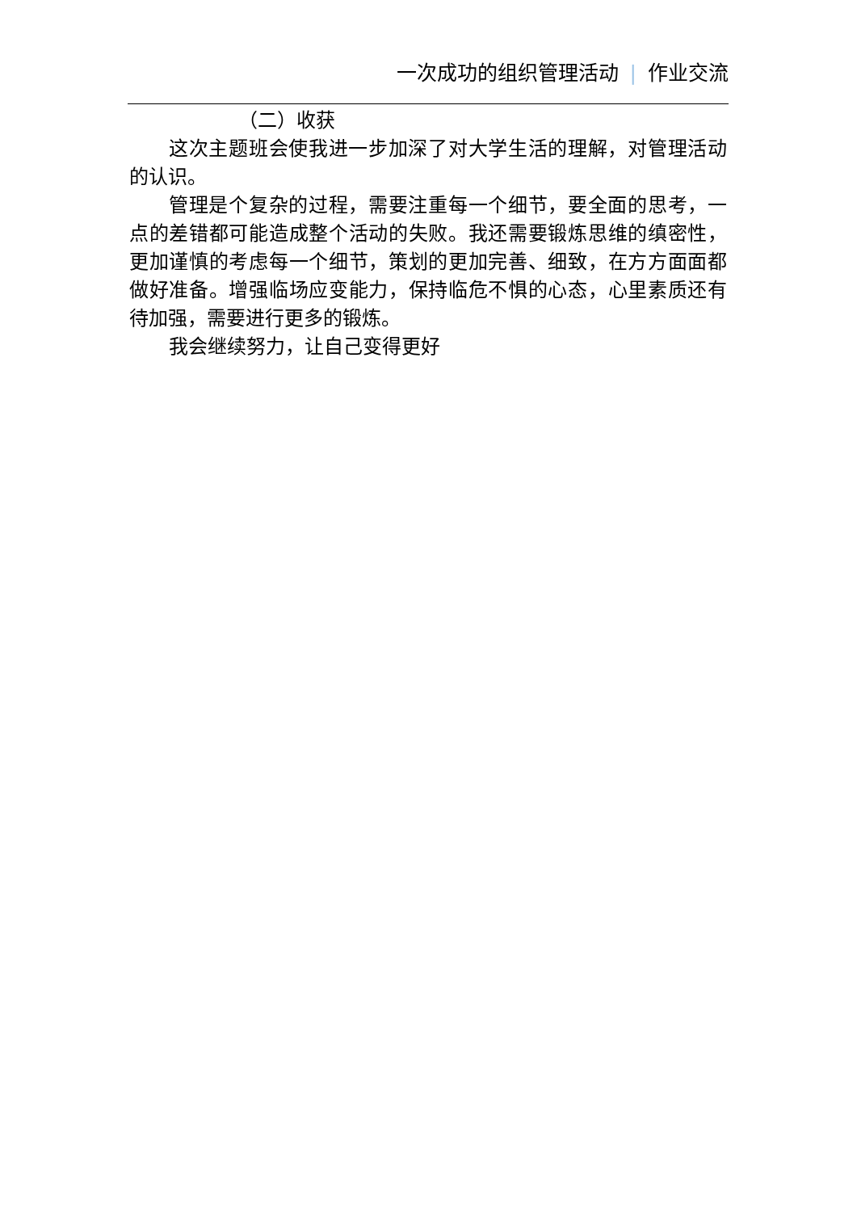一次成功的组织管理活动 | 作业交流
（二）收获
这次主题班会使我进一步加深了对大学生活的理解，对管理活动的认识。
管理是个复杂的过程，需要注重每一个细节，要全面的思考，一点的差错都可能造成整个活动的失败。我还需要锻炼思维的缜密性，更加谨慎的考虑每一个细节，策划的更加完善、细致，在方方面面都做好准备。增强临场应变能力，保持临危不惧的心态，心里素质还有待加强，需要进行更多的锻炼。
我会继续努力，让自己变得更好